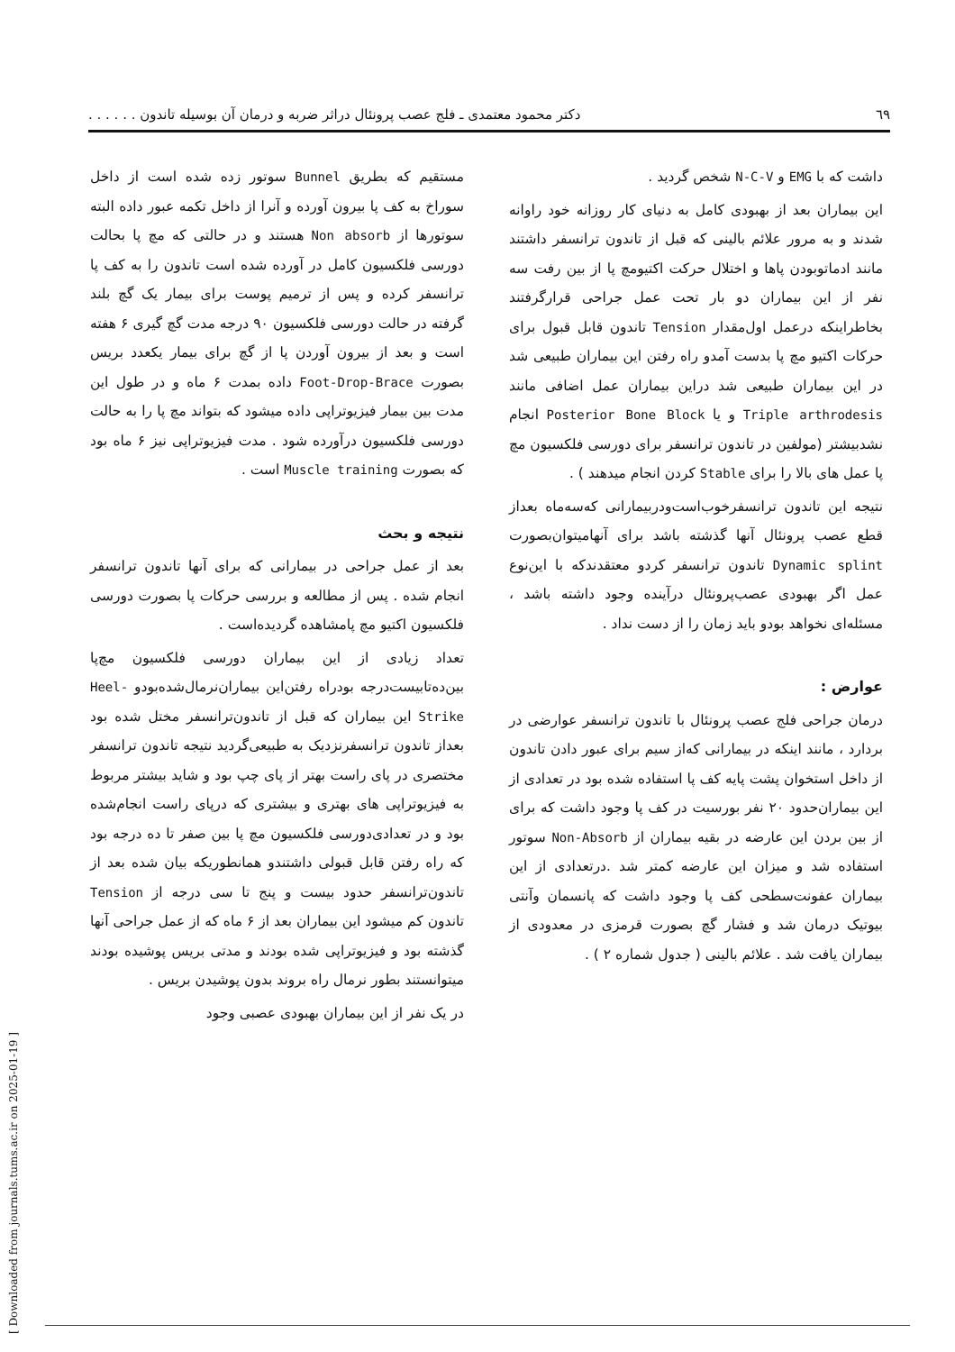٦٩ دکتر محمود معتمدی ـ فلج عصب پرونئال دراثر ضربه و درمان آن بوسیله تاندون . . . . . .
مستقیم که بطریق Bunnel سوتور زده شده است از داخل سوراخ به کف پا بیرون آورده و آنرا از داخل تکمه عبور داده البته سوتورها از Non absorb هستند و در حالتی که مچ پا بحالت دورسی فلکسیون کامل در آورده شده است تاندون را به کف پا ترانسفر کرده و پس از ترمیم پوست برای بیمار یک گچ بلند گرفته در حالت دورسی فلکسیون ٩٠ درجه مدت گچ گیری ۶ هفته است و بعد از بیرون آوردن پا از گچ برای بیمار یکعدد بریس بصورت Foot-Drop-Brace داده بمدت ۶ ماه و در طول این مدت بین بیمار فیزیوتراپی داده میشود که بتواند مچ پا را به حالت دورسی فلکسیون درآورده شود . مدت فیزیوتراپی نیز ۶ ماه بود که بصورت Muscle training است .
نتیجه و بحث
بعد از عمل جراحی در بیمارانی که برای آنها تاندون ترانسفر انجام شده . پس از مطالعه و بررسی حرکات پا بصورت دورسی فلکسیون اکتیو مچ پامشاهده گردیده‌است .
تعداد زیادی از این بیماران دورسی فلکسیون مچ‌پا بین‌ده‌تابیست‌درجه بودراه رفتن‌این بیماران‌نرمال‌شده‌بودو Heel-Strike این بیماران که قبل از تاندون‌ترانسفر مختل شده بود بعداز تاندون ترانسفرنزدیک به طبیعی‌گردید نتیجه تاندون ترانسفر مختصری در پای راست بهتر از پای چپ بود و شاید بیشتر مربوط به فیزیوتراپی های بهتری و بیشتری که درپای راست انجام‌شده بود و در تعدادی‌دورسی فلکسیون مچ پا بین صفر تا ده درجه بود که راه رفتن قابل قبولی داشتندو همانطوریکه بیان شده بعد از تاندون‌ترانسفر حدود بیست و پنج تا سی درجه از Tension تاندون کم میشود این بیماران بعد از ۶ ماه که از عمل جراحی آنها گذشته بود و فیزیوتراپی شده بودند و مدتی بریس پوشیده بودند میتوانستند بطور نرمال راه بروند بدون پوشیدن بریس .
در یک نفر از این بیماران بهبودی عصبی وجود
داشت که با EMG و N-C-V شخص گردید .
این بیماران بعد از بهبودی کامل به دنیای کار روزانه خود راوانه شدند و به مرور علائم بالینی که قبل از تاندون ترانسفر داشتند مانند ادماتوبودن پاها و اختلال حرکت اکتیومچ پا از بین رفت سه نفر از این بیماران دو بار تحت عمل جراحی قرارگرفتند بخاطراینکه درعمل اول‌مقدار Tension تاندون قابل قبول برای حرکات اکتیو مچ پا بدست آمدو راه رفتن این بیماران طبیعی شد در این بیماران طبیعی شد دراین بیماران عمل اضافی مانند Triple arthrodesis و یا Posterior Bone Block انجام نشدبیشتر (مولفین در تاندون ترانسفر برای دورسی فلکسیون مچ پا عمل های بالا را برای Stable کردن انجام میدهند ) .
نتیجه این تاندون ترانسفرخوب‌است‌ودربیمارانی که‌سه‌ماه بعداز قطع عصب پرونئال آنها گذشته باشد برای آنهامیتوان‌بصورت Dynamic splint تاندون ترانسفر کردو معتقدندکه با این‌نوع عمل اگر بهبودی عصب‌پرونئال درآینده وجود داشته باشد ، مسئله‌ای نخواهد بودو باید زمان را از دست نداد .
عوارض :
درمان جراحی فلج عصب پرونئال با تاندون ترانسفر عوارضی در بردارد ، مانند اینکه در بیمارانی که‌از سیم برای عبور دادن تاندون از داخل استخوان پشت پایه کف پا استفاده شده بود در تعدادی از این بیماران‌حدود ٢٠ نفر بورسیت در کف پا وجود داشت که برای از بین بردن این عارضه در بقیه بیماران از Non-Absorb سوتور استفاده شد و میزان این عارضه کمتر شد .درتعدادی از این بیماران عفونت‌سطحی کف پا وجود داشت که پانسمان وآنتی بیوتیک درمان شد و فشار گچ بصورت قرمزی در معدودی از بیماران یافت شد . علائم بالینی ( جدول شماره ٢ ) .
[ Downloaded from journals.tums.ac.ir on 2025-01-19 ]